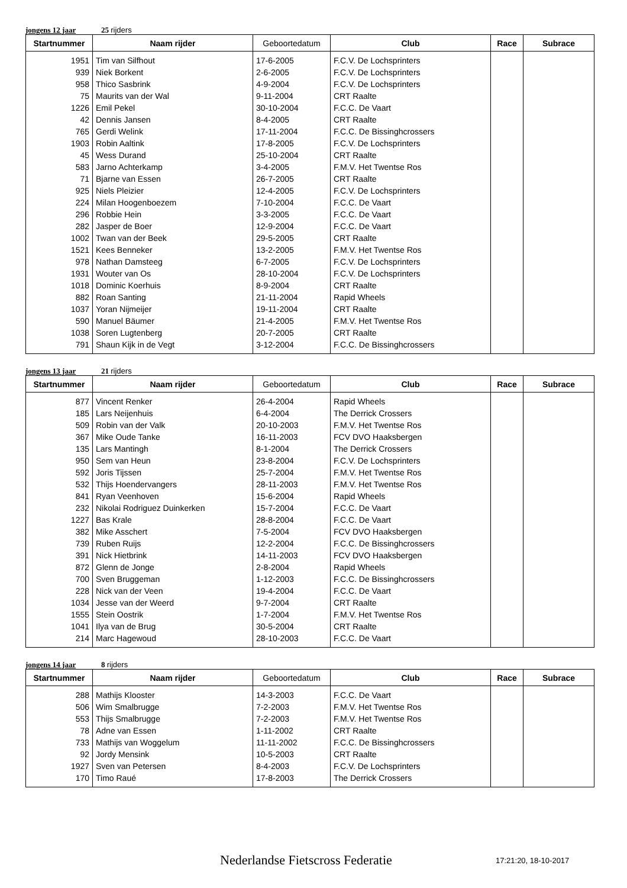jongens 12 jaar 25 rijders
| Startnummer | Naam rijder | Geboortedatum | Club | Race | Subrace |
| --- | --- | --- | --- | --- | --- |
| 1951 | Tim van Silfhout | 17-6-2005 | F.C.V. De Lochsprinters | | |
| 939 | Niek Borkent | 2-6-2005 | F.C.V. De Lochsprinters | | |
| 958 | Thico Sasbrink | 4-9-2004 | F.C.V. De Lochsprinters | | |
| 75 | Maurits van der Wal | 9-11-2004 | CRT Raalte | | |
| 1226 | Emil Pekel | 30-10-2004 | F.C.C. De Vaart | | |
| 42 | Dennis Jansen | 8-4-2005 | CRT Raalte | | |
| 765 | Gerdi Welink | 17-11-2004 | F.C.C. De Bissinghcrossers | | |
| 1903 | Robin Aaltink | 17-8-2005 | F.C.V. De Lochsprinters | | |
| 45 | Wess Durand | 25-10-2004 | CRT Raalte | | |
| 583 | Jarno Achterkamp | 3-4-2005 | F.M.V. Het Twentse Ros | | |
| 71 | Bjarne van Essen | 26-7-2005 | CRT Raalte | | |
| 925 | Niels Pleizier | 12-4-2005 | F.C.V. De Lochsprinters | | |
| 224 | Milan Hoogenboezem | 7-10-2004 | F.C.C. De Vaart | | |
| 296 | Robbie Hein | 3-3-2005 | F.C.C. De Vaart | | |
| 282 | Jasper de Boer | 12-9-2004 | F.C.C. De Vaart | | |
| 1002 | Twan van der Beek | 29-5-2005 | CRT Raalte | | |
| 1521 | Kees Benneker | 13-2-2005 | F.M.V. Het Twentse Ros | | |
| 978 | Nathan Damsteeg | 6-7-2005 | F.C.V. De Lochsprinters | | |
| 1931 | Wouter van Os | 28-10-2004 | F.C.V. De Lochsprinters | | |
| 1018 | Dominic Koerhuis | 8-9-2004 | CRT Raalte | | |
| 882 | Roan Santing | 21-11-2004 | Rapid Wheels | | |
| 1037 | Yoran Nijmeijer | 19-11-2004 | CRT Raalte | | |
| 590 | Manuel Bäumer | 21-4-2005 | F.M.V. Het Twentse Ros | | |
| 1038 | Soren Lugtenberg | 20-7-2005 | CRT Raalte | | |
| 791 | Shaun Kijk in de Vegt | 3-12-2004 | F.C.C. De Bissinghcrossers | | |
jongens 13 jaar 21 rijders
| Startnummer | Naam rijder | Geboortedatum | Club | Race | Subrace |
| --- | --- | --- | --- | --- | --- |
| 877 | Vincent Renker | 26-4-2004 | Rapid Wheels | | |
| 185 | Lars Neijenhuis | 6-4-2004 | The Derrick Crossers | | |
| 509 | Robin van der Valk | 20-10-2003 | F.M.V. Het Twentse Ros | | |
| 367 | Mike Oude Tanke | 16-11-2003 | FCV DVO Haaksbergen | | |
| 135 | Lars Mantingh | 8-1-2004 | The Derrick Crossers | | |
| 950 | Sem van Heun | 23-8-2004 | F.C.V. De Lochsprinters | | |
| 592 | Joris Tijssen | 25-7-2004 | F.M.V. Het Twentse Ros | | |
| 532 | Thijs Hoendervangers | 28-11-2003 | F.M.V. Het Twentse Ros | | |
| 841 | Ryan Veenhoven | 15-6-2004 | Rapid Wheels | | |
| 232 | Nikolai Rodriguez Duinkerken | 15-7-2004 | F.C.C. De Vaart | | |
| 1227 | Bas Krale | 28-8-2004 | F.C.C. De Vaart | | |
| 382 | Mike Asschert | 7-5-2004 | FCV DVO Haaksbergen | | |
| 739 | Ruben Ruijs | 12-2-2004 | F.C.C. De Bissinghcrossers | | |
| 391 | Nick Hietbrink | 14-11-2003 | FCV DVO Haaksbergen | | |
| 872 | Glenn de Jonge | 2-8-2004 | Rapid Wheels | | |
| 700 | Sven Bruggeman | 1-12-2003 | F.C.C. De Bissinghcrossers | | |
| 228 | Nick van der Veen | 19-4-2004 | F.C.C. De Vaart | | |
| 1034 | Jesse van der Weerd | 9-7-2004 | CRT Raalte | | |
| 1555 | Stein Oostrik | 1-7-2004 | F.M.V. Het Twentse Ros | | |
| 1041 | Ilya van de Brug | 30-5-2004 | CRT Raalte | | |
| 214 | Marc Hagewoud | 28-10-2003 | F.C.C. De Vaart | | |
jongens 14 jaar 8 rijders
| Startnummer | Naam rijder | Geboortedatum | Club | Race | Subrace |
| --- | --- | --- | --- | --- | --- |
| 288 | Mathijs Klooster | 14-3-2003 | F.C.C. De Vaart | | |
| 506 | Wim Smalbrugge | 7-2-2003 | F.M.V. Het Twentse Ros | | |
| 553 | Thijs Smalbrugge | 7-2-2003 | F.M.V. Het Twentse Ros | | |
| 78 | Adne van Essen | 1-11-2002 | CRT Raalte | | |
| 733 | Mathijs van Woggelum | 11-11-2002 | F.C.C. De Bissinghcrossers | | |
| 92 | Jordy Mensink | 10-5-2003 | CRT Raalte | | |
| 1927 | Sven van Petersen | 8-4-2003 | F.C.V. De Lochsprinters | | |
| 170 | Timo Raué | 17-8-2003 | The Derrick Crossers | | |
Nederlandse Fietscross Federatie
17:21:20, 18-10-2017